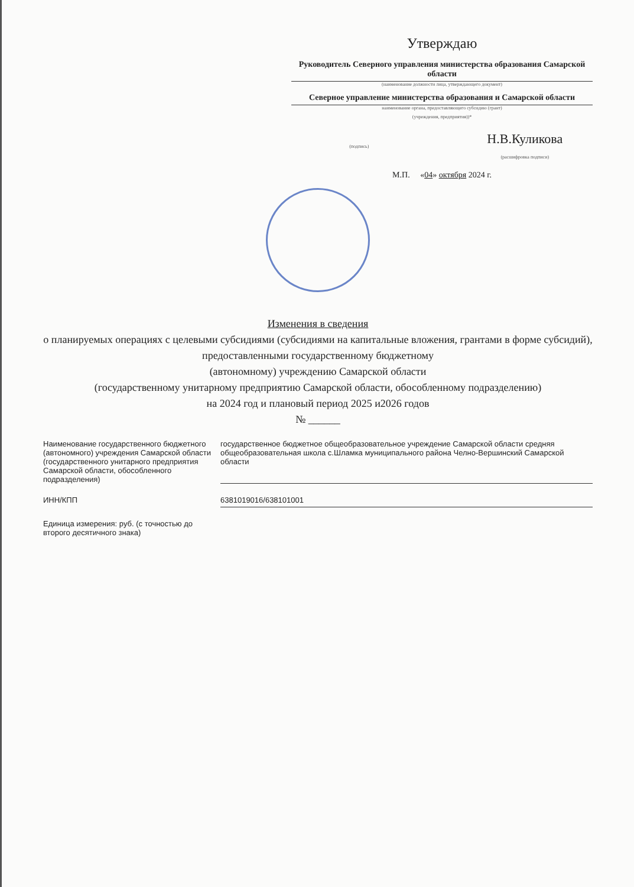Утверждаю
Руководитель Северного управления министерства образования Самарской области
(наименование должности лица, утверждающего документ)
Северное управление министерства образования и Самарской области
наименование органа, предоставляющего субсидию (грант)
(учреждения, предприятия))*
(подпись)
Н.В.Куликова
(расшифровка подписи)
М.П. «04» октября 2024 г.
Изменения в сведения
о планируемых операциях с целевыми субсидиями (субсидиями на капитальные вложения, грантами в форме субсидий),
предоставленными государственному бюджетному
(автономному) учреждению Самарской области
(государственному унитарному предприятию Самарской области, обособленному подразделению)
на 2024 год и плановый период 2025 и2026 годов
№ ______
Наименование государственного бюджетного (автономного) учреждения Самарской области (государственного унитарного предприятия Самарской области, обособленного подразделения)
государственное бюджетное общеобразовательное учреждение Самарской области средняя общеобразовательная школа с.Шламка муниципального района Челно-Вершинский Самарской области
ИНН/КПП 6381019016/638101001
Единица измерения: руб. (с точностью до второго десятичного знака)